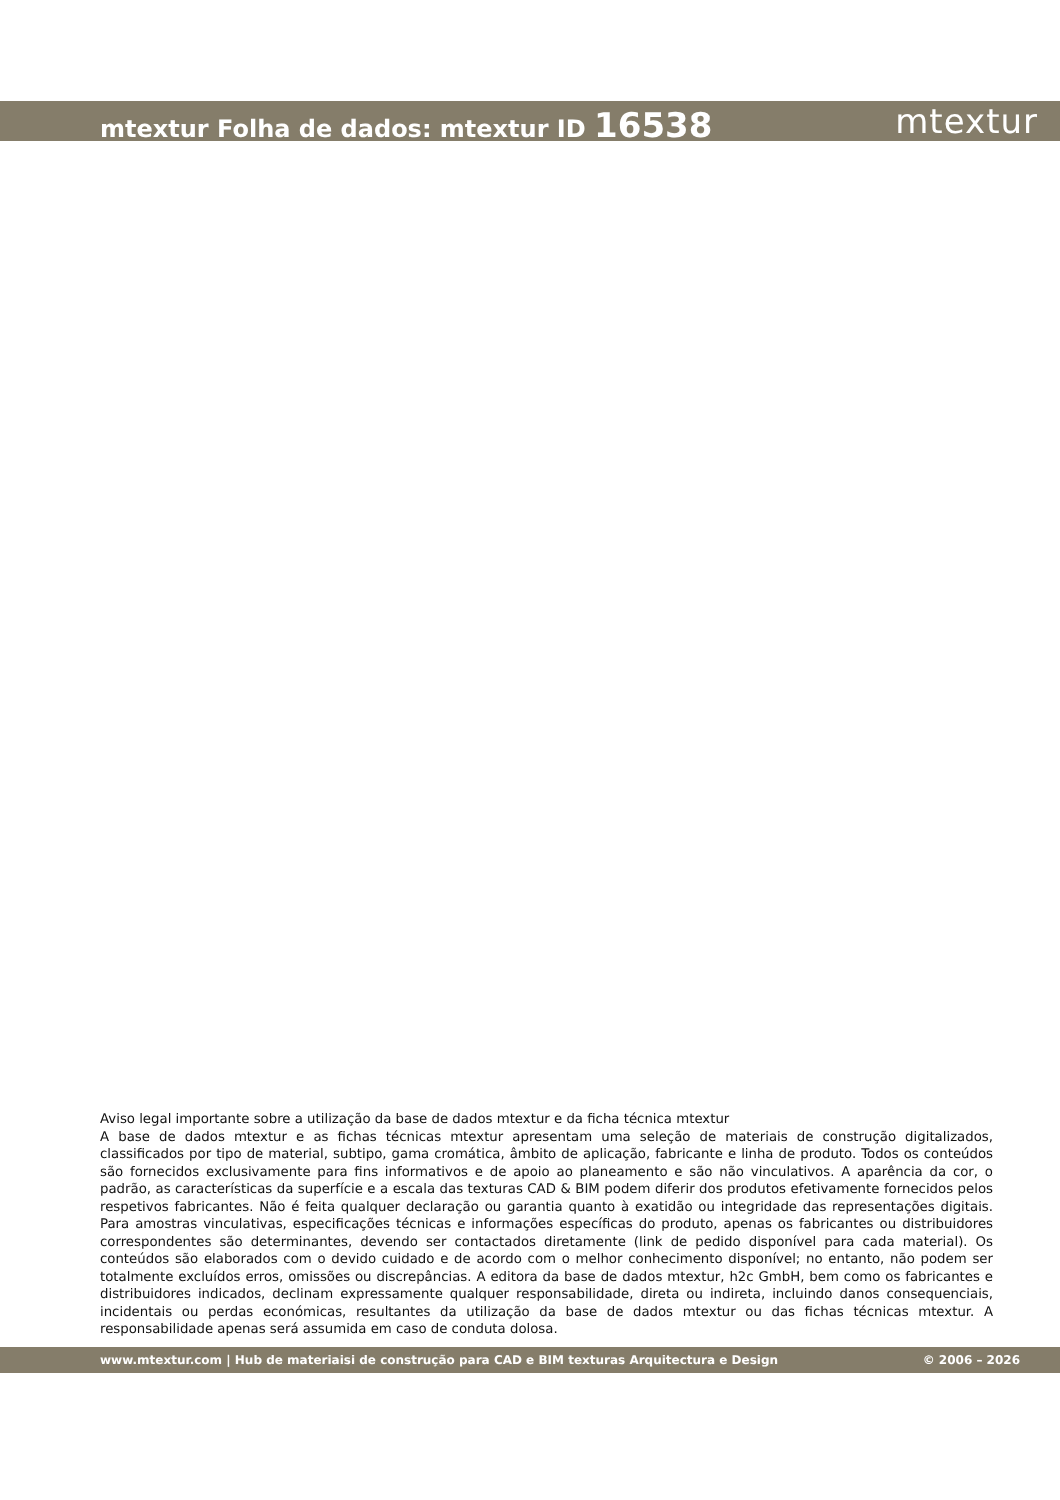mtextur Folha de dados: mtextur ID 16538 mtextur
Aviso legal importante sobre a utilização da base de dados mtextur e da ficha técnica mtextur
A base de dados mtextur e as fichas técnicas mtextur apresentam uma seleção de materiais de construção digitalizados, classificados por tipo de material, subtipo, gama cromática, âmbito de aplicação, fabricante e linha de produto. Todos os conteúdos são fornecidos exclusivamente para fins informativos e de apoio ao planeamento e são não vinculativos. A aparência da cor, o padrão, as características da superfície e a escala das texturas CAD & BIM podem diferir dos produtos efetivamente fornecidos pelos respetivos fabricantes. Não é feita qualquer declaração ou garantia quanto à exatidão ou integridade das representações digitais. Para amostras vinculativas, especificações técnicas e informações específicas do produto, apenas os fabricantes ou distribuidores correspondentes são determinantes, devendo ser contactados diretamente (link de pedido disponível para cada material). Os conteúdos são elaborados com o devido cuidado e de acordo com o melhor conhecimento disponível; no entanto, não podem ser totalmente excluídos erros, omissões ou discrepâncias. A editora da base de dados mtextur, h2c GmbH, bem como os fabricantes e distribuidores indicados, declinam expressamente qualquer responsabilidade, direta ou indireta, incluindo danos consequenciais, incidentais ou perdas económicas, resultantes da utilização da base de dados mtextur ou das fichas técnicas mtextur. A responsabilidade apenas será assumida em caso de conduta dolosa.
www.mtextur.com | Hub de materiaisi de construção para CAD e BIM texturas Arquitectura e Design © 2006 – 2026